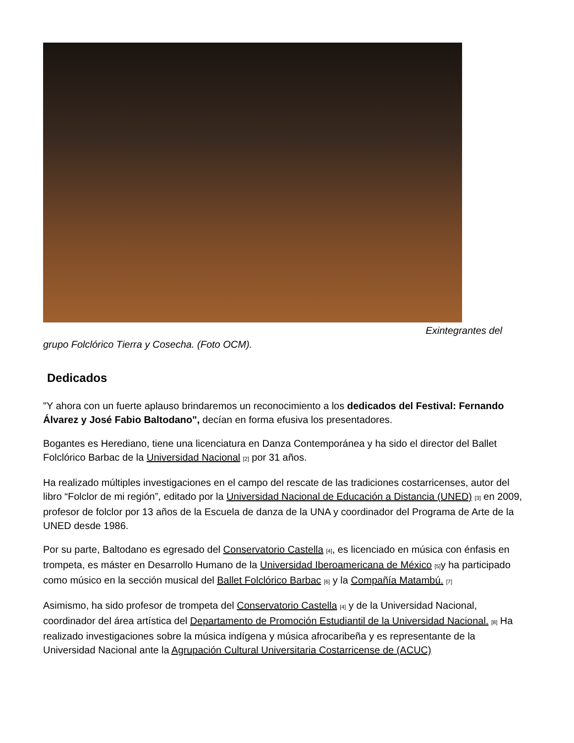Exintegrantes del
grupo Folclórico Tierra y Cosecha. (Foto OCM).
Dedicados
"Y ahora con un fuerte aplauso brindaremos un reconocimiento a los dedicados del Festival: Fernando Álvarez y José Fabio Baltodano", decían en forma efusiva los presentadores.
Bogantes es Herediano, tiene una licenciatura en Danza Contemporánea y ha sido el director del Ballet Folclórico Barbac de la Universidad Nacional <sup>[2]</sup> por 31 años.
Ha realizado múltiples investigaciones en el campo del rescate de las tradiciones costarricenses, autor del libro “Folclor de mi región”, editado por la Universidad Nacional de Educación a Distancia (UNED) <sup>[3]</sup> en 2009, profesor de folclor por 13 años de la Escuela de danza de la UNA y coordinador del Programa de Arte de la UNED desde 1986.
Por su parte, Baltodano es egresado del Conservatorio Castella <sup>[4]</sup>, es licenciado en música con énfasis en trompeta, es máster en Desarrollo Humano de la Universidad Iberoamericana de México <sup>[5]</sup>y ha participado como músico en la sección musical del Ballet Folclórico Barbac <sup>[6]</sup> y la Compañía Matambú. <sup>[7]</sup>
Asimismo, ha sido profesor de trompeta del Conservatorio Castella <sup>[4]</sup> y de la Universidad Nacional, coordinador del área artística del Departamento de Promoción Estudiantil de la Universidad Nacional. <sup>[8]</sup> Ha realizado investigaciones sobre la música indígena y música afrocaribeña y es representante de la Universidad Nacional ante la Agrupación Cultural Universitaria Costarricense de (ACUC)